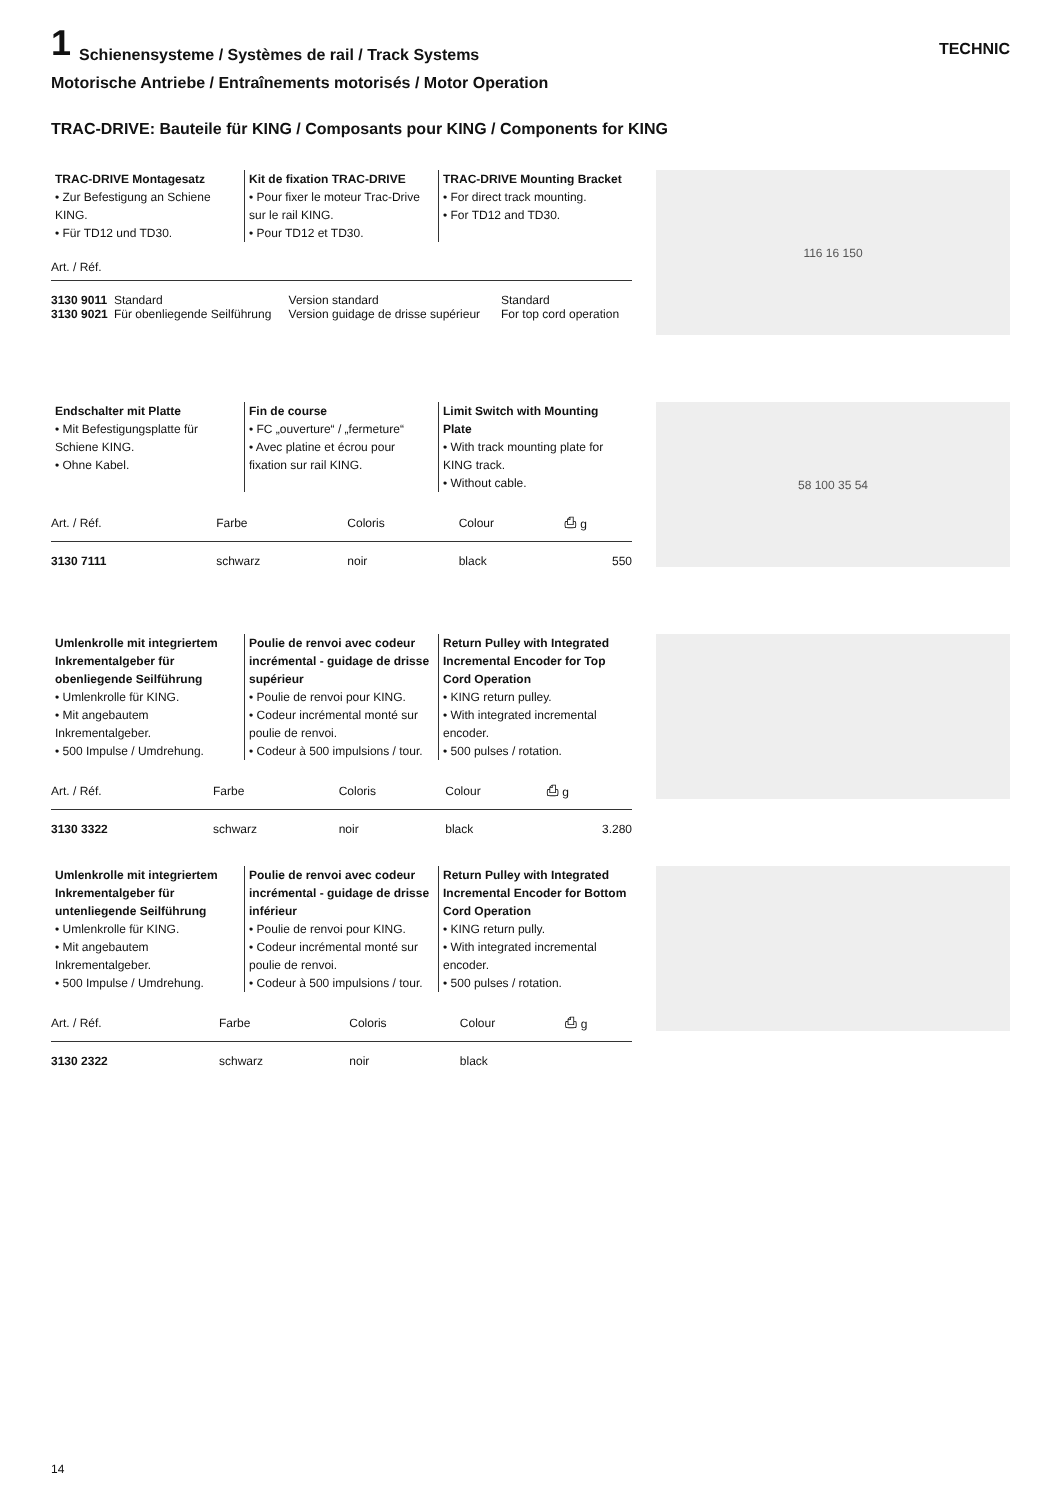1 Schienensysteme / Systèmes de rail / Track Systems
TECHNIC
Motorische Antriebe / Entraînements motorisés / Motor Operation
TRAC-DRIVE: Bauteile für KING / Composants pour KING / Components for KING
TRAC-DRIVE Montagesatz
• Zur Befestigung an Schiene KING.
• Für TD12 und TD30.
Kit de fixation TRAC-DRIVE
• Pour fixer le moteur Trac-Drive sur le rail KING.
• Pour TD12 et TD30.
TRAC-DRIVE Mounting Bracket
• For direct track mounting.
• For TD12 and TD30.
| Art. / Réf. | | | |
| --- | --- | --- | --- |
| 3130 9011 3130 9021 | Standard Für obenliegende Seilführung | Version standard Version guidage de drisse supérieur | Standard For top cord operation |
116 16 150
Endschalter mit Platte
• Mit Befestigungsplatte für Schiene KING.
• Ohne Kabel.
Fin de course
• FC „ouverture“ / „fermeture“
• Avec platine et écrou pour fixation sur rail KING.
Limit Switch with Mounting Plate
• With track mounting plate for KING track.
• Without cable.
| Art. / Réf. | Farbe | Coloris | Colour | ⎙ g |
| --- | --- | --- | --- | --- |
| 3130 7111 | schwarz | noir | black | 550 |
58 100 35 54
Umlenkrolle mit integriertem Inkrementalgeber für obenliegende Seilführung
• Umlenkrolle für KING.
• Mit angebautem Inkrementalgeber.
• 500 Impulse / Umdrehung.
Poulie de renvoi avec codeur incrémental - guidage de drisse supérieur
• Poulie de renvoi pour KING.
• Codeur incrémental monté sur poulie de renvoi.
• Codeur à 500 impulsions / tour.
Return Pulley with Integrated Incremental Encoder for Top Cord Operation
• KING return pulley.
• With integrated incremental encoder.
• 500 pulses / rotation.
| Art. / Réf. | Farbe | Coloris | Colour | ⎙ g |
| --- | --- | --- | --- | --- |
| 3130 3322 | schwarz | noir | black | 3.280 |
Umlenkrolle mit integriertem Inkrementalgeber für untenliegende Seilführung
• Umlenkrolle für KING.
• Mit angebautem Inkrementalgeber.
• 500 Impulse / Umdrehung.
Poulie de renvoi avec codeur incrémental - guidage de drisse inférieur
• Poulie de renvoi pour KING.
• Codeur incrémental monté sur poulie de renvoi.
• Codeur à 500 impulsions / tour.
Return Pulley with Integrated Incremental Encoder for Bottom Cord Operation
• KING return pully.
• With integrated incremental encoder.
• 500 pulses / rotation.
| Art. / Réf. | Farbe | Coloris | Colour | ⎙ g |
| --- | --- | --- | --- | --- |
| 3130 2322 | schwarz | noir | black | |
14